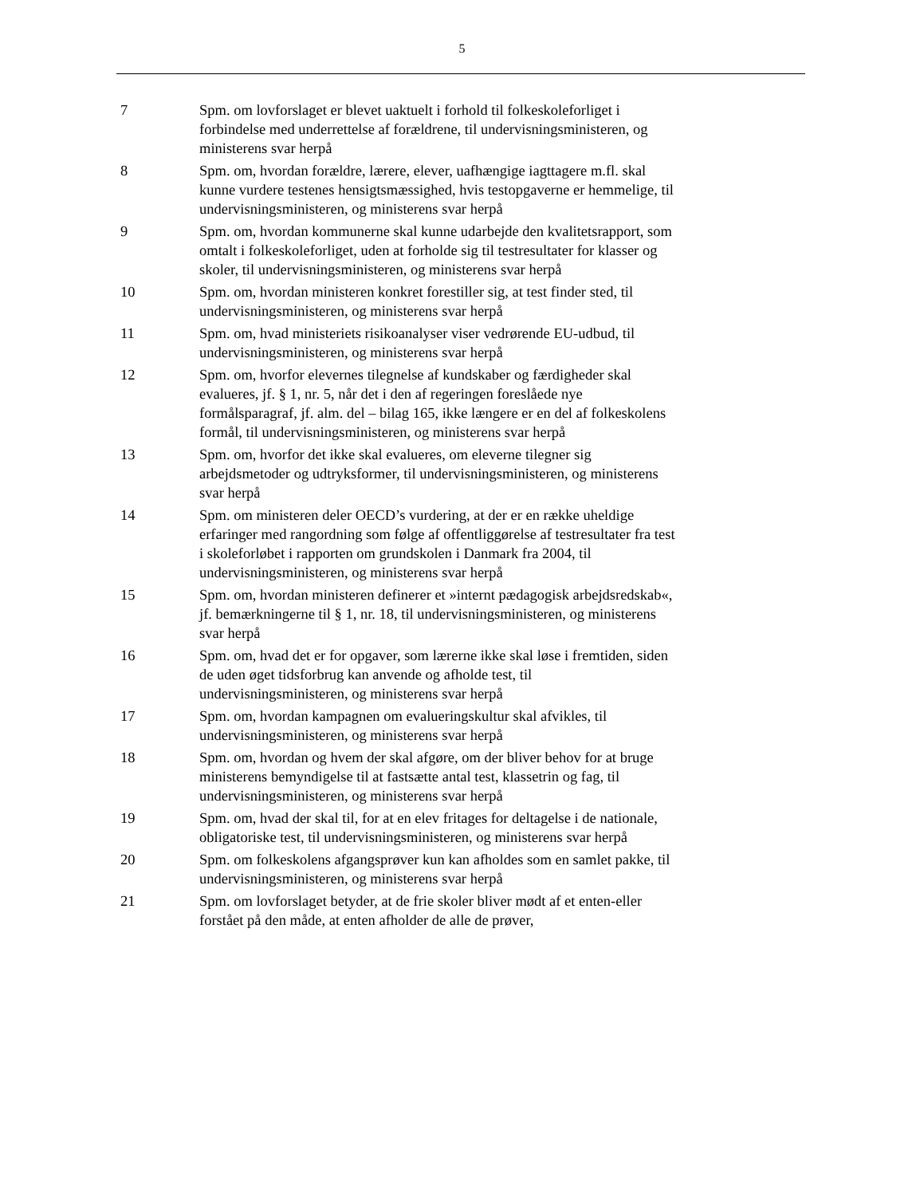5
7 Spm. om lovforslaget er blevet uaktuelt i forhold til folkeskoleforliget i forbindelse med underrettelse af forældrene, til undervisningsmini­steren, og ministerens svar herpå
8 Spm. om, hvordan forældre, lærere, elever, uafhængige iagttagere m.fl. skal kunne vurdere testenes hensigtsmæssighed, hvis testopga­verne er hemmelige, til undervisningsministeren, og ministerens svar herpå
9 Spm. om, hvordan kommunerne skal kunne udarbejde den kvalitets­rapport, som omtalt i folkeskoleforliget, uden at forholde sig til testre­sultater for klasser og skoler, til undervisningsministeren, og ministe­rens svar herpå
10 Spm. om, hvordan ministeren konkret forestiller sig, at test finder sted, til undervisningsministeren, og ministerens svar herpå
11 Spm. om, hvad ministeriets risikoanalyser viser vedrørende EU-udbud, til undervisningsministeren, og ministerens svar herpå
12 Spm. om, hvorfor elevernes tilegnelse af kundskaber og færdigheder skal evalueres, jf. § 1, nr. 5, når det i den af regeringen foreslåede nye formålsparagraf, jf. alm. del – bilag 165, ikke længere er en del af folkeskolens formål, til undervisningsministeren, og ministerens svar herpå
13 Spm. om, hvorfor det ikke skal evalueres, om eleverne tilegner sig arbejdsmetoder og udtryksformer, til undervisningsministeren, og ministerens svar herpå
14 Spm. om ministeren deler OECD’s vurdering, at der er en række uheldige erfaringer med rangordning som følge af offentliggørelse af testresultater fra test i skoleforløbet i rapporten om grundskolen i Danmark fra 2004, til undervisningsministeren, og ministerens svar herpå
15 Spm. om, hvordan ministeren definerer et »internt pædagogisk ar­bejdsredskab«, jf. bemærkningerne til § 1, nr. 18, til undervisnings­ministeren, og ministerens svar herpå
16 Spm. om, hvad det er for opgaver, som lærerne ikke skal løse i frem­tiden, siden de uden øget tidsforbrug kan anvende og afholde test, til undervisningsministeren, og ministerens svar herpå
17 Spm. om, hvordan kampagnen om evalueringskultur skal afvikles, til undervisningsministeren, og ministerens svar herpå
18 Spm. om, hvordan og hvem der skal afgøre, om der bliver behov for at bruge ministerens bemyndigelse til at fastsætte antal test, klassetrin og fag, til undervisningsministeren, og ministerens svar herpå
19 Spm. om, hvad der skal til, for at en elev fritages for deltagelse i de nationale, obligatoriske test, til undervisningsministeren, og ministe­rens svar herpå
20 Spm. om folkeskolens afgangsprøver kun kan afholdes som en samlet pakke, til undervisningsministeren, og ministerens svar herpå
21 Spm. om lovforslaget betyder, at de frie skoler bliver mødt af et en­ten-eller forstået på den måde, at enten afholder de alle de prøver,